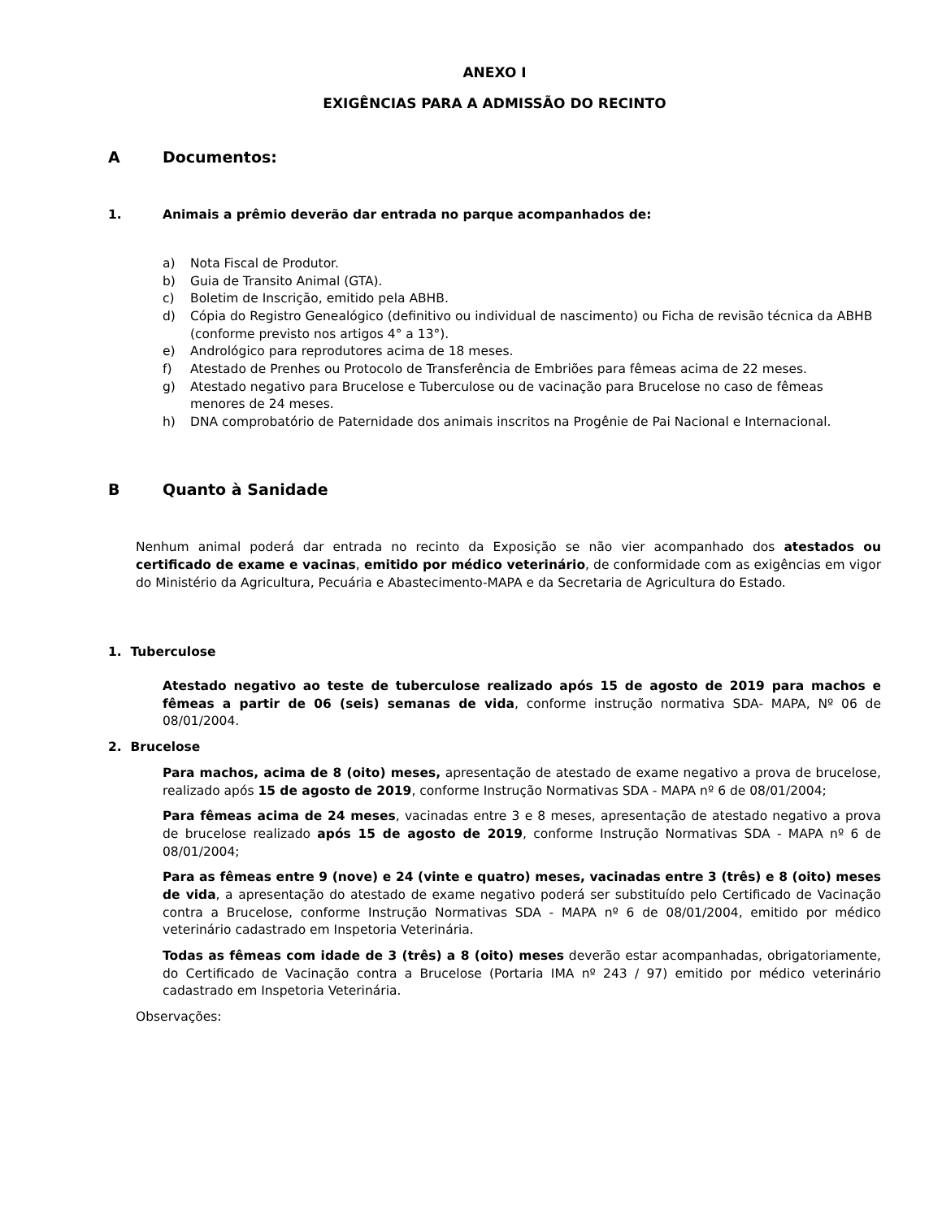ANEXO I
EXIGÊNCIAS PARA A ADMISSÃO DO RECINTO
A Documentos:
1. Animais a prêmio deverão dar entrada no parque acompanhados de:
a) Nota Fiscal de Produtor.
b) Guia de Transito Animal (GTA).
c) Boletim de Inscrição, emitido pela ABHB.
d) Cópia do Registro Genealógico (definitivo ou individual de nascimento) ou Ficha de revisão técnica da ABHB (conforme previsto nos artigos 4° a 13°).
e) Andrológico para reprodutores acima de 18 meses.
f) Atestado de Prenhes ou Protocolo de Transferência de Embriões para fêmeas acima de 22 meses.
g) Atestado negativo para Brucelose e Tuberculose ou de vacinação para Brucelose no caso de fêmeas menores de 24 meses.
h) DNA comprobatório de Paternidade dos animais inscritos na Progênie de Pai Nacional e Internacional.
B Quanto à Sanidade
Nenhum animal poderá dar entrada no recinto da Exposição se não vier acompanhado dos atestados ou certificado de exame e vacinas, emitido por médico veterinário, de conformidade com as exigências em vigor do Ministério da Agricultura, Pecuária e Abastecimento-MAPA e da Secretaria de Agricultura do Estado.
1. Tuberculose
Atestado negativo ao teste de tuberculose realizado após 15 de agosto de 2019 para machos e fêmeas a partir de 06 (seis) semanas de vida, conforme instrução normativa SDA- MAPA, Nº 06 de 08/01/2004.
2. Brucelose
Para machos, acima de 8 (oito) meses, apresentação de atestado de exame negativo a prova de brucelose, realizado após 15 de agosto de 2019, conforme Instrução Normativas SDA - MAPA nº 6 de 08/01/2004;
Para fêmeas acima de 24 meses, vacinadas entre 3 e 8 meses, apresentação de atestado negativo a prova de brucelose realizado após 15 de agosto de 2019, conforme Instrução Normativas SDA - MAPA nº 6 de 08/01/2004;
Para as fêmeas entre 9 (nove) e 24 (vinte e quatro) meses, vacinadas entre 3 (três) e 8 (oito) meses de vida, a apresentação do atestado de exame negativo poderá ser substituído pelo Certificado de Vacinação contra a Brucelose, conforme Instrução Normativas SDA - MAPA nº 6 de 08/01/2004, emitido por médico veterinário cadastrado em Inspetoria Veterinária.
Todas as fêmeas com idade de 3 (três) a 8 (oito) meses deverão estar acompanhadas, obrigatoriamente, do Certificado de Vacinação contra a Brucelose (Portaria IMA nº 243 / 97) emitido por médico veterinário cadastrado em Inspetoria Veterinária.
Observações: